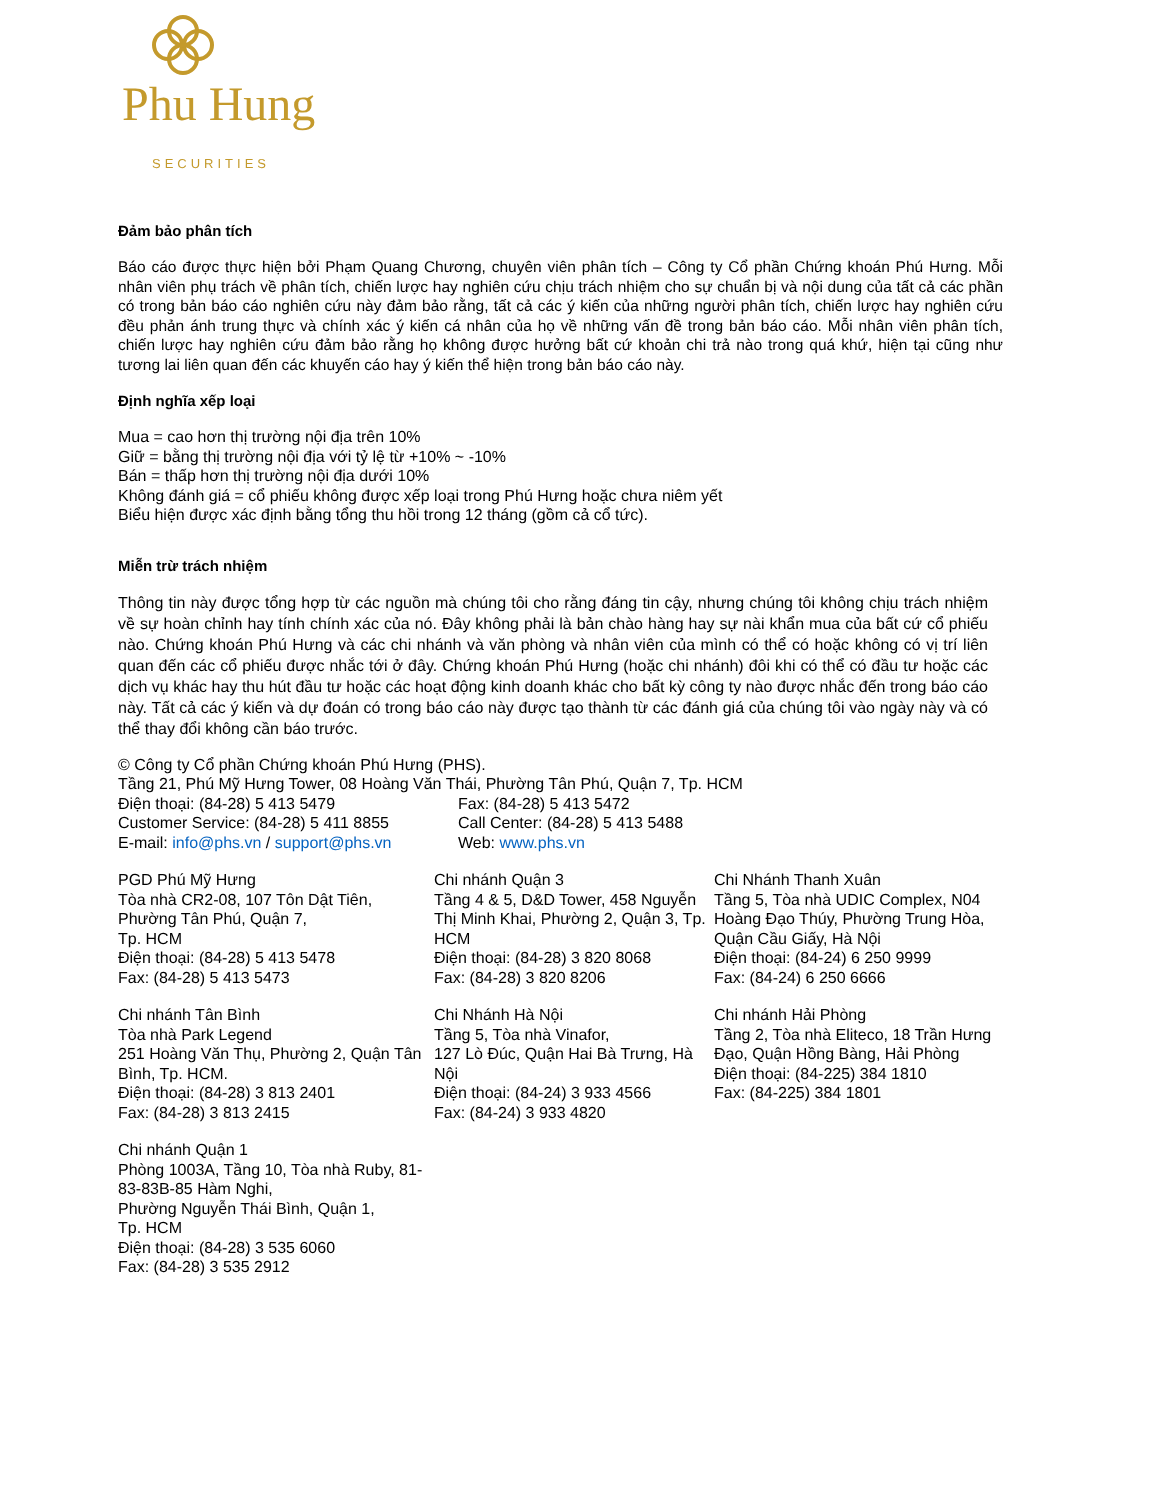Phu Hung
SECURITIES
Đảm bảo phân tích
Báo cáo được thực hiện bởi Phạm Quang Chương, chuyên viên phân tích – Công ty Cổ phần Chứng khoán Phú Hưng. Mỗi nhân viên phụ trách về phân tích, chiến lược hay nghiên cứu chịu trách nhiệm cho sự chuẩn bị và nội dung của tất cả các phần có trong bản báo cáo nghiên cứu này đảm bảo rằng, tất cả các ý kiến của những người phân tích, chiến lược hay nghiên cứu đều phản ánh trung thực và chính xác ý kiến cá nhân của họ về những vấn đề trong bản báo cáo. Mỗi nhân viên phân tích, chiến lược hay nghiên cứu đảm bảo rằng họ không được hưởng bất cứ khoản chi trả nào trong quá khứ, hiện tại cũng như tương lai liên quan đến các khuyến cáo hay ý kiến thể hiện trong bản báo cáo này.
Định nghĩa xếp loại
Mua = cao hơn thị trường nội địa trên 10%
Giữ = bằng thị trường nội địa với tỷ lệ từ +10% ~ -10%
Bán = thấp hơn thị trường nội địa dưới 10%
Không đánh giá = cổ phiếu không được xếp loại trong Phú Hưng hoặc chưa niêm yết
Biểu hiện được xác định bằng tổng thu hồi trong 12 tháng (gồm cả cổ tức).
Miễn trừ trách nhiệm
Thông tin này được tổng hợp từ các nguồn mà chúng tôi cho rằng đáng tin cậy, nhưng chúng tôi không chịu trách nhiệm về sự hoàn chỉnh hay tính chính xác của nó. Đây không phải là bản chào hàng hay sự nài khẩn mua của bất cứ cổ phiếu nào. Chứng khoán Phú Hưng và các chi nhánh và văn phòng và nhân viên của mình có thể có hoặc không có vị trí liên quan đến các cổ phiếu được nhắc tới ở đây. Chứng khoán Phú Hưng (hoặc chi nhánh) đôi khi có thể có đầu tư hoặc các dịch vụ khác hay thu hút đầu tư hoặc các hoạt động kinh doanh khác cho bất kỳ công ty nào được nhắc đến trong báo cáo này. Tất cả các ý kiến và dự đoán có trong báo cáo này được tạo thành từ các đánh giá của chúng tôi vào ngày này và có thể thay đổi không cần báo trước.
© Công ty Cổ phần Chứng khoán Phú Hưng (PHS).
Tầng 21, Phú Mỹ Hưng Tower, 08 Hoàng Văn Thái, Phường Tân Phú, Quận 7, Tp. HCM
Điện thoại: (84-28) 5 413 5479
Fax: (84-28) 5 413 5472
Customer Service: (84-28) 5 411 8855
Call Center: (84-28) 5 413 5488
E-mail: info@phs.vn / support@phs.vn
Web: www.phs.vn
PGD Phú Mỹ Hưng
Tòa nhà CR2-08, 107 Tôn Dật Tiên, Phường Tân Phú, Quận 7,
Tp. HCM
Điện thoại: (84-28) 5 413 5478
Fax: (84-28) 5 413 5473
Chi nhánh Quận 3
Tầng 4 & 5, D&D Tower, 458 Nguyễn Thị Minh Khai, Phường 2, Quận 3, Tp. HCM
Điện thoại: (84-28) 3 820 8068
Fax: (84-28) 3 820 8206
Chi Nhánh Thanh Xuân
Tầng 5, Tòa nhà UDIC Complex, N04 Hoàng Đạo Thúy, Phường Trung Hòa, Quận Cầu Giấy, Hà Nội
Điện thoại: (84-24) 6 250 9999
Fax: (84-24) 6 250 6666
Chi nhánh Tân Bình
Tòa nhà Park Legend
251 Hoàng Văn Thụ, Phường 2, Quận Tân Bình, Tp. HCM.
Điện thoại: (84-28) 3 813 2401
Fax: (84-28) 3 813 2415
Chi Nhánh Hà Nội
Tầng 5, Tòa nhà Vinafor,
127 Lò Đúc, Quận Hai Bà Trưng, Hà Nội
Điện thoại: (84-24) 3 933 4566
Fax: (84-24) 3 933 4820
Chi nhánh Hải Phòng
Tầng 2, Tòa nhà Eliteco, 18 Trần Hưng Đạo, Quận Hồng Bàng, Hải Phòng
Điện thoại: (84-225) 384 1810
Fax: (84-225) 384 1801
Chi nhánh Quận 1
Phòng 1003A, Tầng 10, Tòa nhà Ruby, 81-83-83B-85 Hàm Nghi,
Phường Nguyễn Thái Bình, Quận 1,
Tp. HCM
Điện thoại: (84-28) 3 535 6060
Fax: (84-28) 3 535 2912